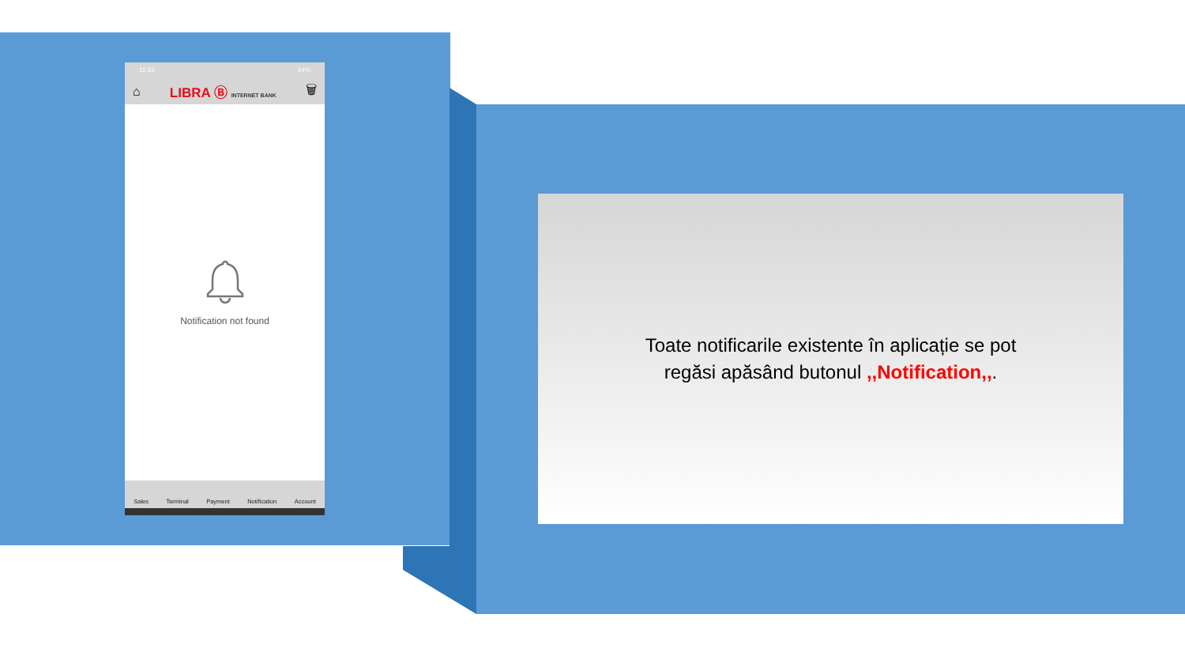11:33 64%
⌂ LIBRA Ⓑ INTERNET BANK 🗑
Notification not found
Sales Terminal Payment Notification Account
Toate notificarile existente în aplicație se pot
regăsi apăsând butonul ,,Notification,,.